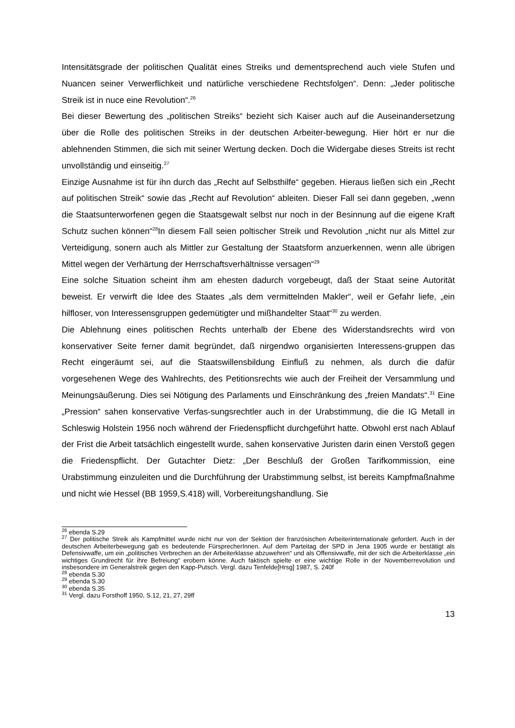Intensitätsgrade der politischen Qualität eines Streiks und dementsprechend auch viele Stufen und Nuancen seiner Verwerflichkeit und natürliche verschiedene Rechtsfolgen“. Denn: „Jeder politische Streik ist in nuce eine Revolution“.<sup>26</sup>
Bei dieser Bewertung des „politischen Streiks“ bezieht sich Kaiser auch auf die Auseinandersetzung über die Rolle des politischen Streiks in der deutschen Arbeiter-bewegung. Hier hört er nur die ablehnenden Stimmen, die sich mit seiner Wertung decken. Doch die Widergabe dieses Streits ist recht unvollständig und einseitig.<sup>27</sup>
Einzige Ausnahme ist für ihn durch das „Recht auf Selbsthilfe“ gegeben. Hieraus ließen sich ein „Recht auf politischen Streik“ sowie das „Recht auf Revolution“ ableiten. Dieser Fall sei dann gegeben, „wenn die Staatsunterworfenen gegen die Staatsgewalt selbst nur noch in der Besinnung auf die eigene Kraft Schutz suchen können“<sup>28</sup>In diesem Fall seien poltischer Streik und Revolution „nicht nur als Mittel zur Verteidigung, sonern auch als Mittler zur Gestaltung der Staatsform anzuerkennen, wenn alle übrigen Mittel wegen der Verhärtung der Herrschaftsverhältnisse versagen“<sup>29</sup>
Eine solche Situation scheint ihm am ehesten dadurch vorgebeugt, daß der Staat seine Autorität beweist. Er verwirft die Idee des Staates „als dem vermittelnden Makler“, weil er Gefahr liefe, „ein hilfloser, von Interessensgruppen gedemütigter und mißhandelter Staat“<sup>30</sup> zu werden.
Die Ablehnung eines politischen Rechts unterhalb der Ebene des Widerstandsrechts wird von konservativer Seite ferner damit begründet, daß nirgendwo organisierten Interessens-gruppen das Recht eingeräumt sei, auf die Staatswillensbildung Einfluß zu nehmen, als durch die dafür vorgesehenen Wege des Wahlrechts, des Petitionsrechts wie auch der Freiheit der Versammlung und Meinungsäußerung. Dies sei Nötigung des Parlaments und Einschränkung des „freien Mandats“.<sup>31</sup> Eine „Pression“ sahen konservative Verfas-sungsrechtler auch in der Urabstimmung, die die IG Metall in Schleswig Holstein 1956 noch während der Friedenspflicht durchgeführt hatte. Obwohl erst nach Ablauf der Frist die Arbeit tatsächlich eingestellt wurde, sahen konservative Juristen darin einen Verstoß gegen die Friedenspflicht. Der Gutachter Dietz: „Der Beschluß der Großen Tarifkommission, eine Urabstimmung einzuleiten und die Durchführung der Urabstimmung selbst, ist bereits Kampfmaßnahme und nicht wie Hessel (BB 1959,S.418) will, Vorbereitungshandlung. Sie
<sup>26</sup> ebenda S.29
<sup>27</sup> Der politische Streik als Kampfmittel wurde nicht nur von der Sektion der französischen Arbeiterinternationale gefordert. Auch in der deutschen Arbeiterbewegung gab es bedeutende FürsprecherInnen. Auf dem Parteitag der SPD in Jena 1905 wurde er bestätigt als Defensivwaffe, um ein „politisches Verbrechen an der Arbeiterklasse abzuwehren“ und als Offensivwaffe, mit der sich die Arbeiterklasse „ein wichtiges Grundrecht für ihre Befreiung“ erobern könne. Auch faktisch spielte er eine wichtige Rolle in der Novemberrevolution und insbesondere im Generalstreik gegen den Kapp-Putsch. Vergl. dazu Tenfelde[Hrsg] 1987, S. 240f
<sup>28</sup> ebenda S.30
<sup>29</sup> ebenda S.30
<sup>30</sup> ebenda S.35
<sup>31</sup> Vergl. dazu Forsthoff 1950, S.12, 21, 27, 29ff
13